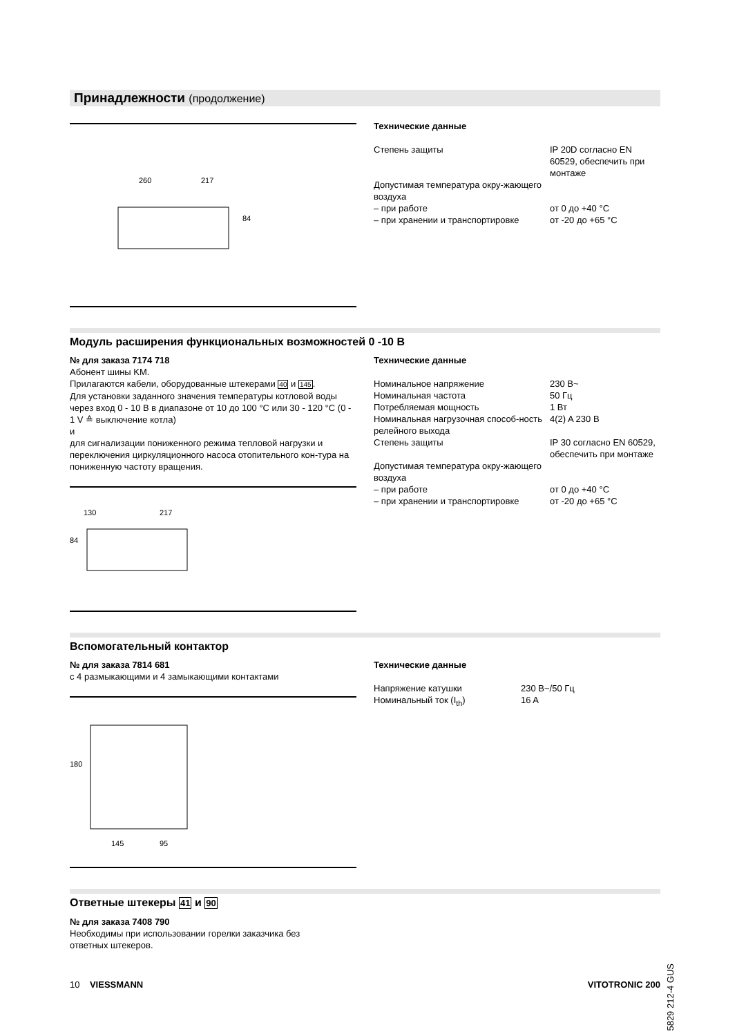Принадлежности (продолжение)
260
217
84
Технические данные
| Степень защиты | IP 20D согласно EN 60529, обеспечить при монтаже |
| Допустимая температура окру-жающего воздуха | |
| – при работе | от 0 до +40 °C |
| – при хранении и транспортировке | от -20 до +65 °C |
Модуль расширения функциональных возможностей 0 -10 В
№ для заказа 7174 718
Абонент шины KM.
Прилагаются кабели, оборудованные штекерами 40 и 145.
Для установки заданного значения температуры котловой воды через вход 0 - 10 В в диапазоне от 10 до 100 °C или 30 - 120 °C (0 - 1 V ≙ выключение котла)
и
для сигнализации пониженного режима тепловой нагрузки и переключения циркуляционного насоса отопительного кон-тура на пониженную частоту вращения.
130
217
84
Технические данные
| Номинальное напряжение | 230 В~ |
| Номинальная частота | 50 Гц |
| Потребляемая мощность | 1 Вт |
| Номинальная нагрузочная способ-ность релейного выхода | 4(2) A 230 В |
| Степень защиты | IP 30 согласно EN 60529, обеспечить при монтаже |
| Допустимая температура окру-жающего воздуха | |
| – при работе | от 0 до +40 °C |
| – при хранении и транспортировке | от -20 до +65 °C |
Вспомогательный контактор
№ для заказа 7814 681
с 4 размыкающими и 4 замыкающими контактами
180
145
95
Технические данные
| Напряжение катушки | 230 В~/50 Гц |
| Номинальный ток (I<sub>th</sub>) | 16 A |
Ответные штекеры 41 и 90
№ для заказа 7408 790
Необходимы при использовании горелки заказчика без
ответных штекеров.
10 VIESSMANN VITOTRONIC 200
5829 212-4 GUS